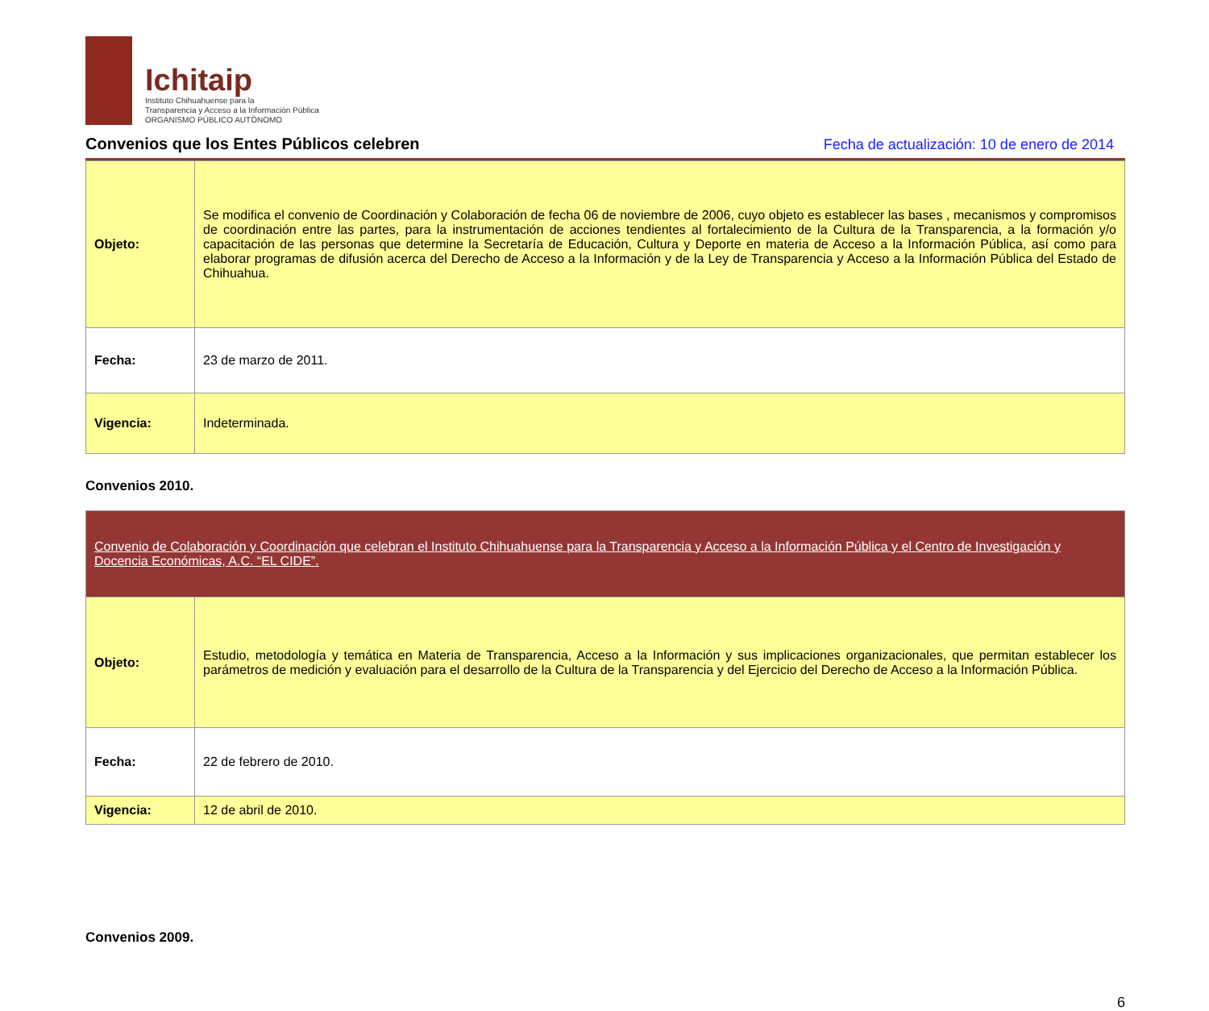Ichitaip
Instituto Chihuahuense para la
Transparencia y Acceso a la Información Pública
ORGANISMO PÚBLICO AUTÓNOMO
Convenios que los Entes Públicos celebren
Fecha de actualización: 10 de enero de 2014
| Objeto: | Se modifica el convenio de Coordinación y Colaboración de fecha 06 de noviembre de 2006, cuyo objeto es establecer las bases , mecanismos y compromisos de coordinación entre las partes, para la instrumentación de acciones tendientes al fortalecimiento de la Cultura de la Transparencia, a la formación y/o capacitación de las personas que determine la Secretaría de Educación, Cultura y Deporte en materia de Acceso a la Información Pública, así como para elaborar programas de difusión acerca del Derecho de Acceso a la Información y de la Ley de Transparencia y Acceso a la Información Pública del Estado de Chihuahua. |
| Fecha: | 23 de marzo de 2011. |
| Vigencia: | Indeterminada. |
Convenios 2010.
| Convenio de Colaboración y Coordinación que celebran el Instituto Chihuahuense para la Transparencia y Acceso a la Información Pública y el Centro de Investigación y Docencia Económicas, A.C. “EL CIDE”. | |
| Objeto: | Estudio, metodología y temática en Materia de Transparencia, Acceso a la Información y sus implicaciones organizacionales, que permitan establecer los parámetros de medición y evaluación para el desarrollo de la Cultura de la Transparencia y del Ejercicio del Derecho de Acceso a la Información Pública. |
| Fecha: | 22 de febrero de 2010. |
| Vigencia: | 12 de abril de 2010. |
Convenios 2009.
6